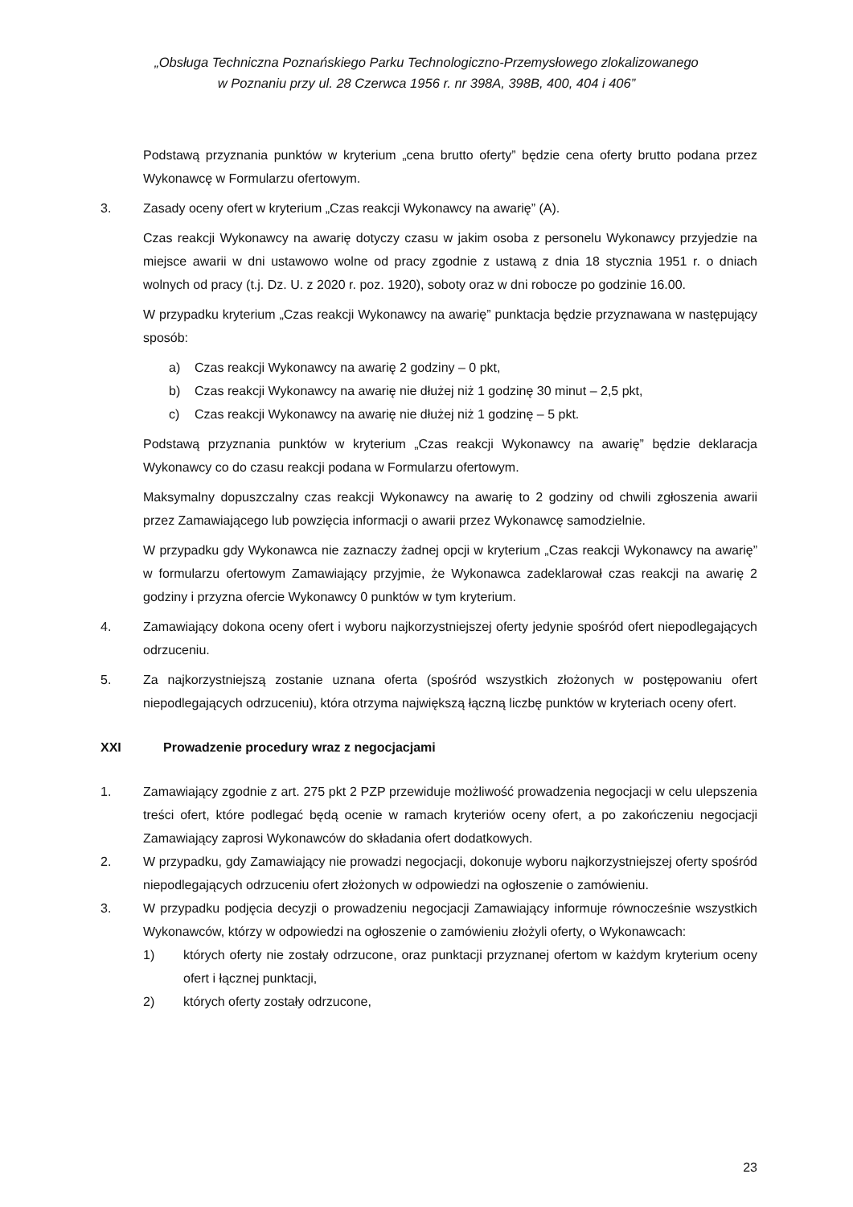„Obsługa Techniczna Poznańskiego Parku Technologiczno-Przemysłowego zlokalizowanego
w Poznaniu przy ul. 28 Czerwca 1956 r. nr 398A, 398B, 400, 404 i 406”
Podstawą przyznania punktów w kryterium „cena brutto oferty” będzie cena oferty brutto podana przez Wykonawcę w Formularzu ofertowym.
3. Zasady oceny ofert w kryterium „Czas reakcji Wykonawcy na awarię” (A).
Czas reakcji Wykonawcy na awarię dotyczy czasu w jakim osoba z personelu Wykonawcy przyjedzie na miejsce awarii w dni ustawowo wolne od pracy zgodnie z ustawą z dnia 18 stycznia 1951 r. o dniach wolnych od pracy (t.j. Dz. U. z 2020 r. poz. 1920), soboty oraz w dni robocze po godzinie 16.00.
W przypadku kryterium „Czas reakcji Wykonawcy na awarię” punktacja będzie przyznawana w następujący sposób:
a) Czas reakcji Wykonawcy na awarię 2 godziny – 0 pkt,
b) Czas reakcji Wykonawcy na awarię nie dłużej niż 1 godzinę 30 minut – 2,5 pkt,
c) Czas reakcji Wykonawcy na awarię nie dłużej niż 1 godzinę – 5 pkt.
Podstawą przyznania punktów w kryterium „Czas reakcji Wykonawcy na awarię” będzie deklaracja Wykonawcy co do czasu reakcji podana w Formularzu ofertowym.
Maksymalny dopuszczalny czas reakcji Wykonawcy na awarię to 2 godziny od chwili zgłoszenia awarii przez Zamawiającego lub powzięcia informacji o awarii przez Wykonawcę samodzielnie.
W przypadku gdy Wykonawca nie zaznaczy żadnej opcji w kryterium „Czas reakcji Wykonawcy na awarię” w formularzu ofertowym Zamawiający przyjmie, że Wykonawca zadeklarował czas reakcji na awarię 2 godziny i przyzna ofercie Wykonawcy 0 punktów w tym kryterium.
4. Zamawiający dokona oceny ofert i wyboru najkorzystniejszej oferty jedynie spośród ofert niepodlegających odrzuceniu.
5. Za najkorzystniejszą zostanie uznana oferta (spośród wszystkich złożonych w postępowaniu ofert niepodlegających odrzuceniu), która otrzyma największą łączną liczbę punktów w kryteriach oceny ofert.
XXI Prowadzenie procedury wraz z negocjacjami
1. Zamawiający zgodnie z art. 275 pkt 2 PZP przewiduje możliwość prowadzenia negocjacji w celu ulepszenia treści ofert, które podlegać będą ocenie w ramach kryteriów oceny ofert, a po zakończeniu negocjacji Zamawiający zaprosi Wykonawców do składania ofert dodatkowych.
2. W przypadku, gdy Zamawiający nie prowadzi negocjacji, dokonuje wyboru najkorzystniejszej oferty spośród niepodlegających odrzuceniu ofert złożonych w odpowiedzi na ogłoszenie o zamówieniu.
3. W przypadku podjęcia decyzji o prowadzeniu negocjacji Zamawiający informuje równocześnie wszystkich Wykonawców, którzy w odpowiedzi na ogłoszenie o zamówieniu złożyli oferty, o Wykonawcach:
1) których oferty nie zostały odrzucone, oraz punktacji przyznanej ofertom w każdym kryterium oceny ofert i łącznej punktacji,
2) których oferty zostały odrzucone,
23